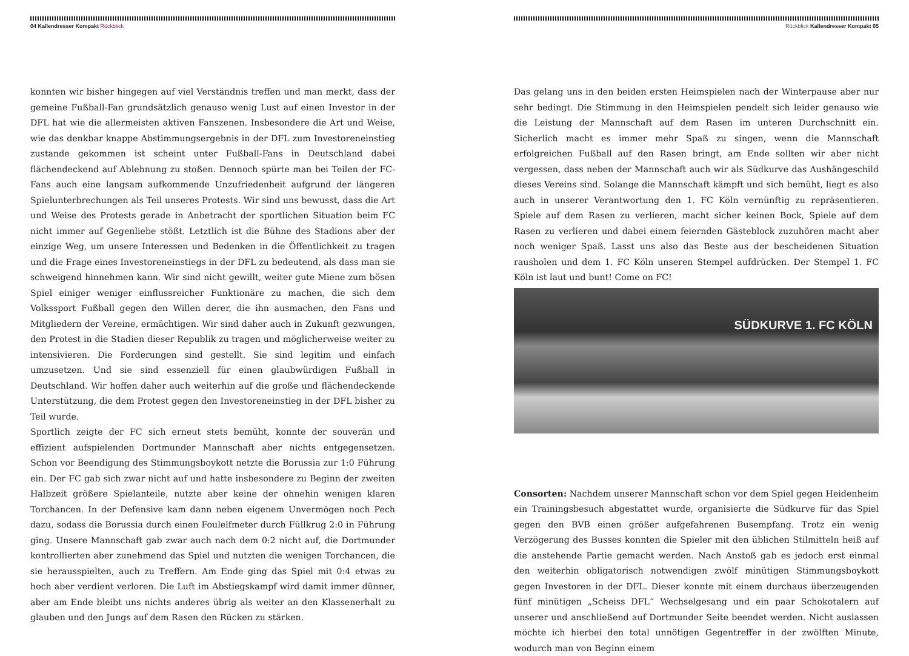04 Kallendresser Kompakt Rückblick
konnten wir bisher hingegen auf viel Verständnis treffen und man merkt, dass der gemeine Fußball-Fan grundsätzlich genauso wenig Lust auf einen Investor in der DFL hat wie die allermeisten aktiven Fanszenen. Insbesondere die Art und Weise, wie das denkbar knappe Abstimmungsergebnis in der DFL zum Investoreneinstieg zustande gekommen ist scheint unter Fußball-Fans in Deutschland dabei flächendeckend auf Ablehnung zu stoßen. Dennoch spürte man bei Teilen der FC-Fans auch eine langsam aufkommende Unzufriedenheit aufgrund der längeren Spielunterbrechungen als Teil unseres Protests. Wir sind uns bewusst, dass die Art und Weise des Protests gerade in Anbetracht der sportlichen Situation beim FC nicht immer auf Gegenliebe stößt. Letztlich ist die Bühne des Stadions aber der einzige Weg, um unsere Interessen und Bedenken in die Öffentlichkeit zu tragen und die Frage eines Investoreneinstiegs in der DFL zu bedeutend, als dass man sie schweigend hinnehmen kann. Wir sind nicht gewillt, weiter gute Miene zum bösen Spiel einiger weniger einflussreicher Funktionäre zu machen, die sich dem Volkssport Fußball gegen den Willen derer, die ihn ausmachen, den Fans und Mitgliedern der Vereine, ermächtigen. Wir sind daher auch in Zukunft gezwungen, den Protest in die Stadien dieser Republik zu tragen und möglicherweise weiter zu intensivieren. Die Forderungen sind gestellt. Sie sind legitim und einfach umzusetzen. Und sie sind essenziell für einen glaubwürdigen Fußball in Deutschland. Wir hoffen daher auch weiterhin auf die große und flächendeckende Unterstützung, die dem Protest gegen den Investoreneinstieg in der DFL bisher zu Teil wurde.
Sportlich zeigte der FC sich erneut stets bemüht, konnte der souverän und effizient aufspielenden Dortmunder Mannschaft aber nichts entgegensetzen. Schon vor Beendigung des Stimmungsboykott netzte die Borussia zur 1:0 Führung ein. Der FC gab sich zwar nicht auf und hatte insbesondere zu Beginn der zweiten Halbzeit größere Spielanteile, nutzte aber keine der ohnehin wenigen klaren Torchancen. In der Defensive kam dann neben eigenem Unvermögen noch Pech dazu, sodass die Borussia durch einen Foulelfmeter durch Füllkrug 2:0 in Führung ging. Unsere Mannschaft gab zwar auch nach dem 0:2 nicht auf, die Dortmunder kontrollierten aber zunehmend das Spiel und nutzten die wenigen Torchancen, die sie herausspielten, auch zu Treffern. Am Ende ging das Spiel mit 0:4 etwas zu hoch aber verdient verloren. Die Luft im Abstiegskampf wird damit immer dünner, aber am Ende bleibt uns nichts anderes übrig als weiter an den Klassenerhalt zu glauben und den Jungs auf dem Rasen den Rücken zu stärken.
Rückblick Kallendresser Kompakt 05
Das gelang uns in den beiden ersten Heimspielen nach der Winterpause aber nur sehr bedingt. Die Stimmung in den Heimspielen pendelt sich leider genauso wie die Leistung der Mannschaft auf dem Rasen im unteren Durchschnitt ein. Sicherlich macht es immer mehr Spaß zu singen, wenn die Mannschaft erfolgreichen Fußball auf den Rasen bringt, am Ende sollten wir aber nicht vergessen, dass neben der Mannschaft auch wir als Südkurve das Aushängeschild dieses Vereins sind. Solange die Mannschaft kämpft und sich bemüht, liegt es also auch in unserer Verantwortung den 1. FC Köln vernünftig zu repräsentieren. Spiele auf dem Rasen zu verlieren, macht sicher keinen Bock, Spiele auf dem Rasen zu verlieren und dabei einem feiernden Gästeblock zuzuhören macht aber noch weniger Spaß. Lasst uns also das Beste aus der bescheidenen Situation rausholen und dem 1. FC Köln unseren Stempel aufdrücken. Der Stempel 1. FC Köln ist laut und bunt! Come on FC!
SÜDKURVE 1. FC KÖLN
Consorten: Nachdem unserer Mannschaft schon vor dem Spiel gegen Heidenheim ein Trainingsbesuch abgestattet wurde, organisierte die Südkurve für das Spiel gegen den BVB einen größer aufgefahrenen Busempfang. Trotz ein wenig Verzögerung des Busses konnten die Spieler mit den üblichen Stilmitteln heiß auf die anstehende Partie gemacht werden. Nach Anstoß gab es jedoch erst einmal den weiterhin obligatorisch notwendigen zwölf minütigen Stimmungsboykott gegen Investoren in der DFL. Dieser konnte mit einem durchaus überzeugenden fünf minütigen „Scheiss DFL“ Wechselgesang und ein paar Schokotalern auf unserer und anschließend auf Dortmunder Seite beendet werden. Nicht auslassen möchte ich hierbei den total unnötigen Gegentreffer in der zwölften Minute, wodurch man von Beginn einem